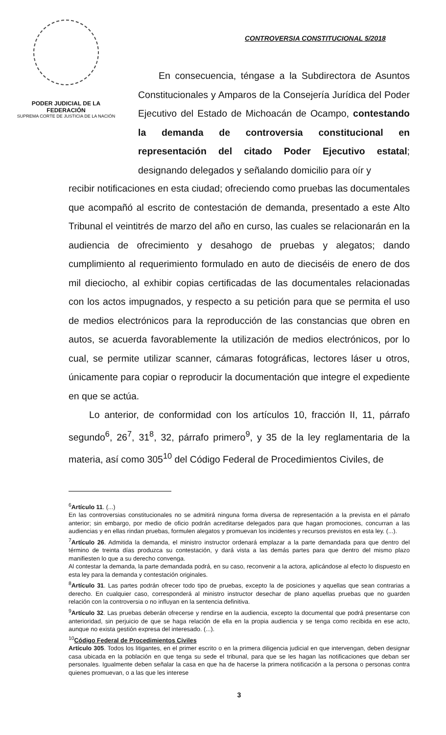PODER JUDICIAL DE LA FEDERACIÓN
SUPREMA CORTE DE JUSTICIA DE LA NACIÓN
CONTROVERSIA CONSTITUCIONAL 5/2018
En consecuencia, téngase a la Subdirectora de Asuntos Constitucionales y Amparos de la Consejería Jurídica del Poder Ejecutivo del Estado de Michoacán de Ocampo, contestando la demanda de controversia constitucional en representación del citado Poder Ejecutivo estatal; designando delegados y señalando domicilio para oír y
recibir notificaciones en esta ciudad; ofreciendo como pruebas las documentales que acompañó al escrito de contestación de demanda, presentado a este Alto Tribunal el veintitrés de marzo del año en curso, las cuales se relacionarán en la audiencia de ofrecimiento y desahogo de pruebas y alegatos; dando cumplimiento al requerimiento formulado en auto de dieciséis de enero de dos mil dieciocho, al exhibir copias certificadas de las documentales relacionadas con los actos impugnados, y respecto a su petición para que se permita el uso de medios electrónicos para la reproducción de las constancias que obren en autos, se acuerda favorablemente la utilización de medios electrónicos, por lo cual, se permite utilizar scanner, cámaras fotográficas, lectores láser u otros, únicamente para copiar o reproducir la documentación que integre el expediente en que se actúa.
Lo anterior, de conformidad con los artículos 10, fracción II, 11, párrafo segundo<sup>6</sup>, 26<sup>7</sup>, 31<sup>8</sup>, 32, párrafo primero<sup>9</sup>, y 35 de la ley reglamentaria de la materia, así como 305<sup>10</sup> del Código Federal de Procedimientos Civiles, de
<sup>6</sup> Artículo 11. (...)
En las controversias constitucionales no se admitirá ninguna forma diversa de representación a la prevista en el párrafo anterior; sin embargo, por medio de oficio podrán acreditarse delegados para que hagan promociones, concurran a las audiencias y en ellas rindan pruebas, formulen alegatos y promuevan los incidentes y recursos previstos en esta ley. (...).
<sup>7</sup> Artículo 26. Admitida la demanda, el ministro instructor ordenará emplazar a la parte demandada para que dentro del término de treinta días produzca su contestación, y dará vista a las demás partes para que dentro del mismo plazo manifiesten lo que a su derecho convenga.
Al contestar la demanda, la parte demandada podrá, en su caso, reconvenir a la actora, aplicándose al efecto lo dispuesto en esta ley para la demanda y contestación originales.
<sup>8</sup> Artículo 31. Las partes podrán ofrecer todo tipo de pruebas, excepto la de posiciones y aquellas que sean contrarias a derecho. En cualquier caso, corresponderá al ministro instructor desechar de plano aquellas pruebas que no guarden relación con la controversia o no influyan en la sentencia definitiva.
<sup>9</sup> Artículo 32. Las pruebas deberán ofrecerse y rendirse en la audiencia, excepto la documental que podrá presentarse con anterioridad, sin perjuicio de que se haga relación de ella en la propia audiencia y se tenga como recibida en ese acto, aunque no exista gestión expresa del interesado. (...).
<sup>10</sup>Código Federal de Procedimientos Civiles
Artículo 305. Todos los litigantes, en el primer escrito o en la primera diligencia judicial en que intervengan, deben designar casa ubicada en la población en que tenga su sede el tribunal, para que se les hagan las notificaciones que deban ser personales. Igualmente deben señalar la casa en que ha de hacerse la primera notificación a la persona o personas contra quienes promuevan, o a las que les interese
3